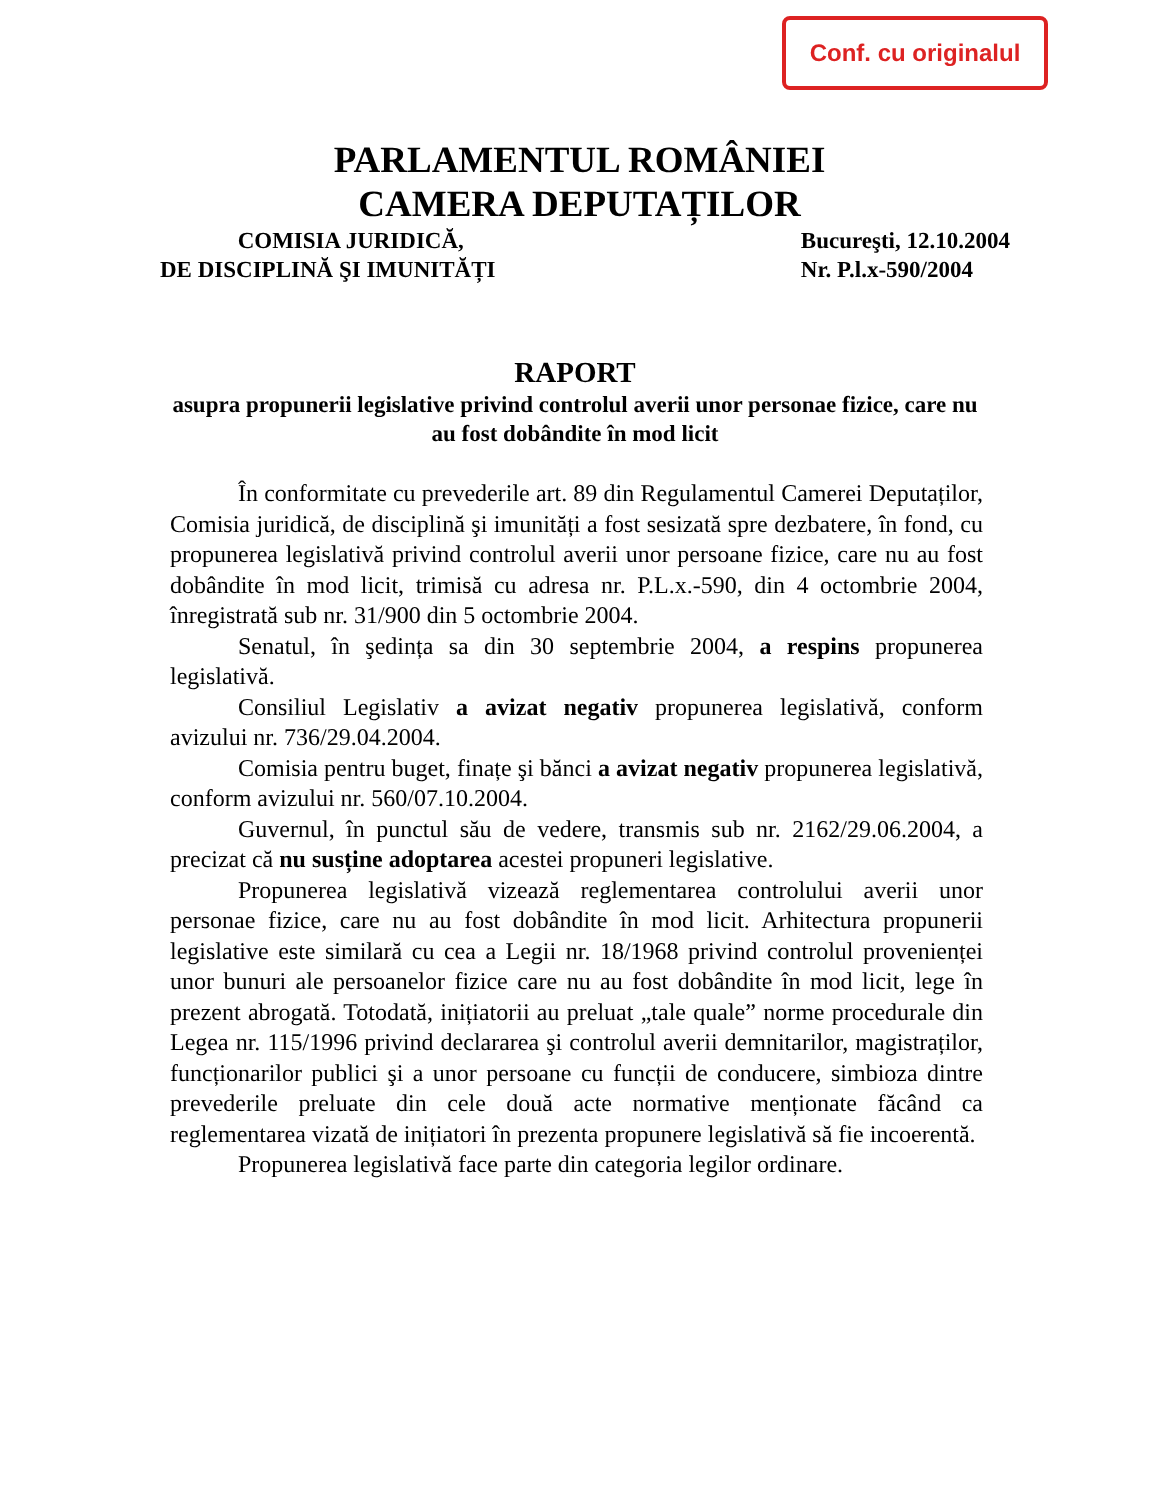Conf. cu originalul
PARLAMENTUL ROMÂNIEI
CAMERA DEPUTAȚILOR
COMISIA JURIDICĂ,
DE DISCIPLINĂ ŞI IMUNITĂȚI
Bucureşti, 12.10.2004
Nr. P.l.x-590/2004
RAPORT
asupra propunerii legislative privind controlul averii unor personae fizice, care nu au fost dobândite în mod licit
În conformitate cu prevederile art. 89 din Regulamentul Camerei Deputaților, Comisia juridică, de disciplină şi imunități a fost sesizată spre dezbatere, în fond, cu propunerea legislativă privind controlul averii unor persoane fizice, care nu au fost dobândite în mod licit, trimisă cu adresa nr. P.L.x.-590, din 4 octombrie 2004, înregistrată sub nr. 31/900 din 5 octombrie 2004.
Senatul, în şedința sa din 30 septembrie 2004, a respins propunerea legislativă.
Consiliul Legislativ a avizat negativ propunerea legislativă, conform avizului nr. 736/29.04.2004.
Comisia pentru buget, finațe şi bănci a avizat negativ propunerea legislativă, conform avizului nr. 560/07.10.2004.
Guvernul, în punctul său de vedere, transmis sub nr. 2162/29.06.2004, a precizat că nu susține adoptarea acestei propuneri legislative.
Propunerea legislativă vizează reglementarea controlului averii unor personae fizice, care nu au fost dobândite în mod licit. Arhitectura propunerii legislative este similară cu cea a Legii nr. 18/1968 privind controlul provenienței unor bunuri ale persoanelor fizice care nu au fost dobândite în mod licit, lege în prezent abrogată. Totodată, inițiatorii au preluat „tale quale” norme procedurale din Legea nr. 115/1996 privind declararea şi controlul averii demnitarilor, magistraților, funcționarilor publici şi a unor persoane cu funcții de conducere, simbioza dintre prevederile preluate din cele două acte normative menționate făcând ca reglementarea vizată de inițiatori în prezenta propunere legislativă să fie incoerentă.
Propunerea legislativă face parte din categoria legilor ordinare.